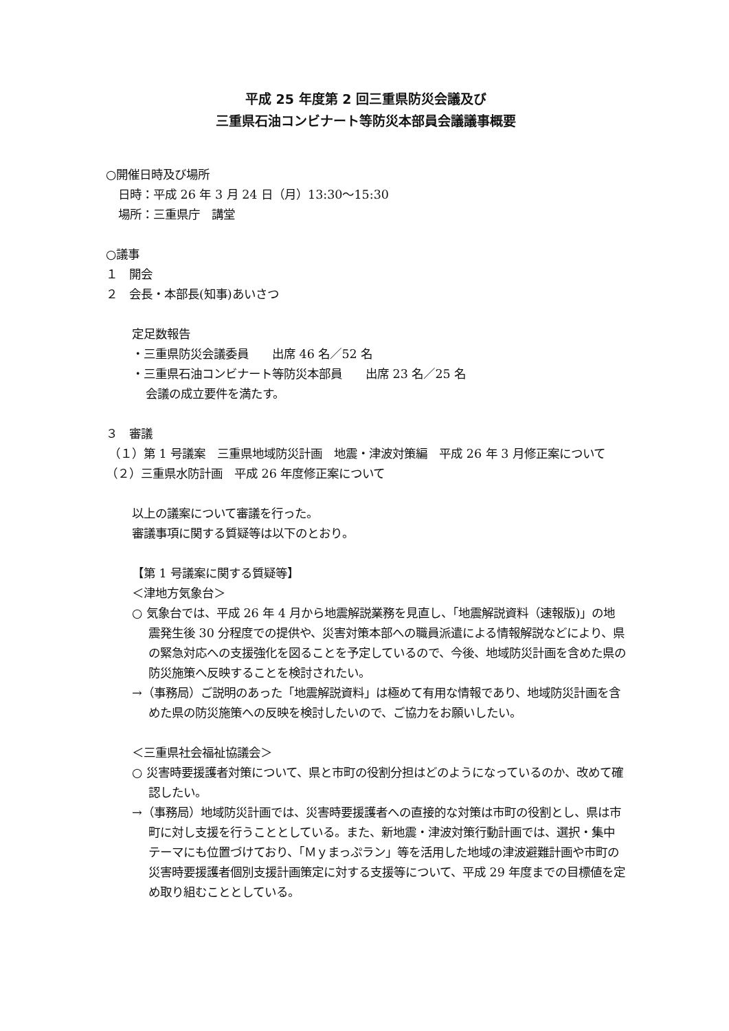平成 25 年度第 2 回三重県防災会議及び
三重県石油コンビナート等防災本部員会議議事概要
○開催日時及び場所
日時：平成 26 年 3 月 24 日（月）13:30～15:30
場所：三重県庁　講堂
○議事
１　開会
２　会長・本部長(知事)あいさつ
定足数報告
・三重県防災会議委員　　出席 46 名／52 名
・三重県石油コンビナート等防災本部員　　出席 23 名／25 名
会議の成立要件を満たす。
３　審議
（１）第 1 号議案　三重県地域防災計画　地震・津波対策編　平成 26 年 3 月修正案について
（２）三重県水防計画　平成 26 年度修正案について
以上の議案について審議を行った。
審議事項に関する質疑等は以下のとおり。
【第 1 号議案に関する質疑等】
＜津地方気象台＞
○ 気象台では、平成 26 年 4 月から地震解説業務を見直し、「地震解説資料（速報版)」の地震発生後 30 分程度での提供や、災害対策本部への職員派遣による情報解説などにより、県の緊急対応への支援強化を図ることを予定しているので、今後、地域防災計画を含めた県の防災施策へ反映することを検討されたい。
→（事務局）ご説明のあった「地震解説資料」は極めて有用な情報であり、地域防災計画を含めた県の防災施策への反映を検討したいので、ご協力をお願いしたい。
＜三重県社会福祉協議会＞
○ 災害時要援護者対策について、県と市町の役割分担はどのようになっているのか、改めて確認したい。
→（事務局）地域防災計画では、災害時要援護者への直接的な対策は市町の役割とし、県は市町に対し支援を行うこととしている。また、新地震・津波対策行動計画では、選択・集中テーマにも位置づけており、「Ｍｙまっぷラン」等を活用した地域の津波避難計画や市町の災害時要援護者個別支援計画策定に対する支援等について、平成 29 年度までの目標値を定め取り組むこととしている。